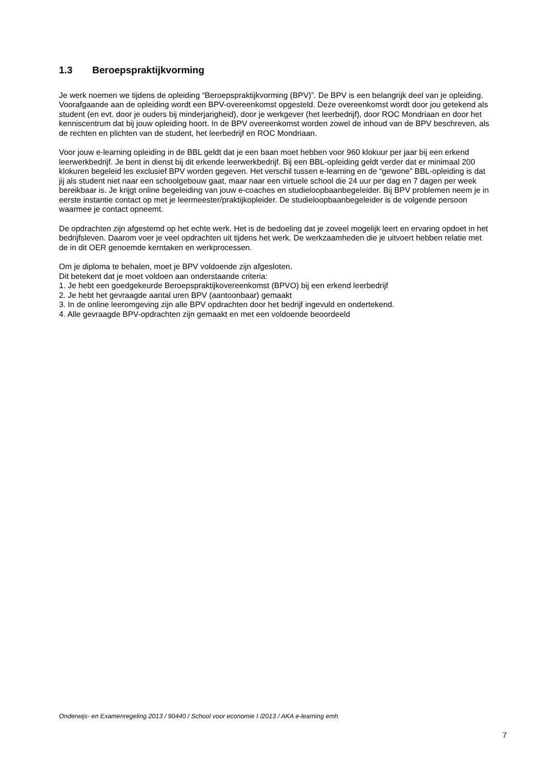1.3 Beroepspraktijkvorming
Je werk noemen we tijdens de opleiding “Beroepspraktijkvorming (BPV)”. De BPV is een belangrijk deel van je opleiding. Voorafgaande aan de opleiding wordt een BPV-overeenkomst opgesteld. Deze overeenkomst wordt door jou getekend als student (en evt. door je ouders bij minderjarigheid), door je werkgever (het leerbedrijf), door ROC Mondriaan en door het kenniscentrum dat bij jouw opleiding hoort. In de BPV overeenkomst worden zowel de inhoud van de BPV beschreven, als de rechten en plichten van de student, het leerbedrijf en ROC Mondriaan.
Voor jouw e-learning opleiding in de BBL geldt dat je een baan moet hebben voor 960 klokuur per jaar bij een erkend leerwerkbedrijf. Je bent in dienst bij dit erkende leerwerkbedrijf. Bij een BBL-opleiding geldt verder dat er minimaal 200 klokuren begeleid les exclusief BPV worden gegeven. Het verschil tussen e-learning en de “gewone” BBL-opleiding is dat jij als student niet naar een schoolgebouw gaat, maar naar een virtuele school die 24 uur per dag en 7 dagen per week bereikbaar is. Je krijgt online begeleiding van jouw e-coaches en studieloopbaanbegeleider. Bij BPV problemen neem je in eerste instantie contact op met je leermeester/praktijkopleider. De studieloopbaanbegeleider is de volgende persoon waarmee je contact opneemt.
De opdrachten zijn afgestemd op het echte werk. Het is de bedoeling dat je zoveel mogelijk leert en ervaring opdoet in het bedrijfsleven. Daarom voer je veel opdrachten uit tijdens het werk. De werkzaamheden die je uitvoert hebben relatie met de in dit OER genoemde kerntaken en werkprocessen.
Om je diploma te behalen, moet je BPV voldoende zijn afgesloten.
Dit betekent dat je moet voldoen aan onderstaande criteria:
1. Je hebt een goedgekeurde Beroepspraktijkovereenkomst (BPVO) bij een erkend leerbedrijf
2. Je hebt het gevraagde aantal uren BPV (aantoonbaar) gemaakt
3. In de online leeromgeving zijn alle BPV opdrachten door het bedrijf ingevuld en ondertekend.
4. Alle gevraagde BPV-opdrachten zijn gemaakt en met een voldoende beoordeeld
Onderwijs- en Examenregeling 2013 / 90440 / School voor economie I /2013 / AKA e-learning emh
7